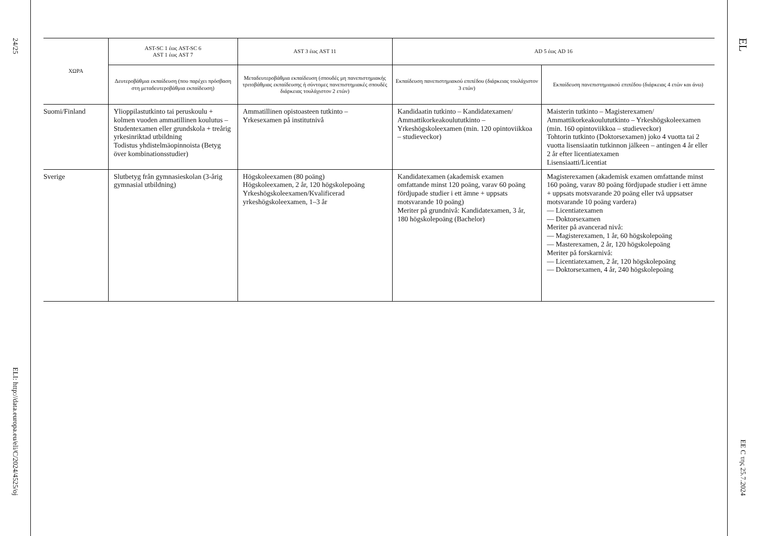24/25
ELI: http://data.europa.eu/eli/C/2024/4525/oj
| ΧΩΡΑ | AST-SC 1 έως AST-SC 6 AST 1 έως AST 7 | AST 3 έως AST 11 | AD 5 έως AD 16 | |
| --- | --- | --- | --- | --- |
| | Δευτεροβάθμια εκπαίδευση (που παρέχει πρόσβαση στη μεταδευτεροβάθμια εκπαίδευση) | Μεταδευτεροβάθμια εκπαίδευση (σπουδές μη πανεπιστημιακής τριτοβάθμιας εκπαίδευσης ή σύντομες πανεπιστημιακές σπουδές διάρκειας τουλάχιστον 2 ετών) | Εκπαίδευση πανεπιστημιακού επιπέδου (διάρκειας τουλάχιστον 3 ετών) | Εκπαίδευση πανεπιστημιακού επιπέδου (διάρκειας 4 ετών και άνω) |
| Suomi/Finland | Ylioppilastutkinto tai peruskoulu + kolmen vuoden ammatillinen koulutus – Studentexamen eller grundskola + treårig yrkesinriktad utbildning Todistus yhdistelmäopinnoista (Betyg över kombinationsstudier) | Ammatillinen opistoasteen tutkinto – Yrkesexamen på institutnivå | Kandidaatin tutkinto – Kandidatexamen/ Ammattikorkeakoulututkinto – Yrkeshögskoleexamen (min. 120 opintoviikkoa – studieveckor) | Maisterin tutkinto – Magisterexamen/ Ammattikorkeakoulututkinto – Yrkeshögskoleexamen (min. 160 opintoviikkoa – studieveckor) Tohtorin tutkinto (Doktorsexamen) joko 4 vuotta tai 2 vuotta lisensiaatin tutkinnon jälkeen – antingen 4 år eller 2 år efter licentiatexamen Lisensiaatti/Licentiat |
| Sverige | Slutbetyg från gymnasieskolan (3-årig gymnasial utbildning) | Högskoleexamen (80 poäng) Högskoleexamen, 2 år, 120 högskolepoäng Yrkeshögskoleexamen/Kvalificerad yrkeshögskoleexamen, 1–3 år | Kandidatexamen (akademisk examen omfattande minst 120 poäng, varav 60 poäng fördjupade studier i ett ämne + uppsats motsvarande 10 poäng) Meriter på grundnivå: Kandidatexamen, 3 år, 180 högskolepoäng (Bachelor) | Magisterexamen (akademisk examen omfattande minst 160 poäng, varav 80 poäng fördjupade studier i ett ämne + uppsats motsvarande 20 poäng eller två uppsatser motsvarande 10 poäng vardera) — Licentiatexamen — Doktorsexamen Meriter på avancerad nivå: — Magisterexamen, 1 år, 60 högskolepoäng — Masterexamen, 2 år, 120 högskolepoäng Meriter på forskarnivå: — Licentiatexamen, 2 år, 120 högskolepoäng — Doktorsexamen, 4 år, 240 högskolepoäng |
EL
EE C της 25.7.2024